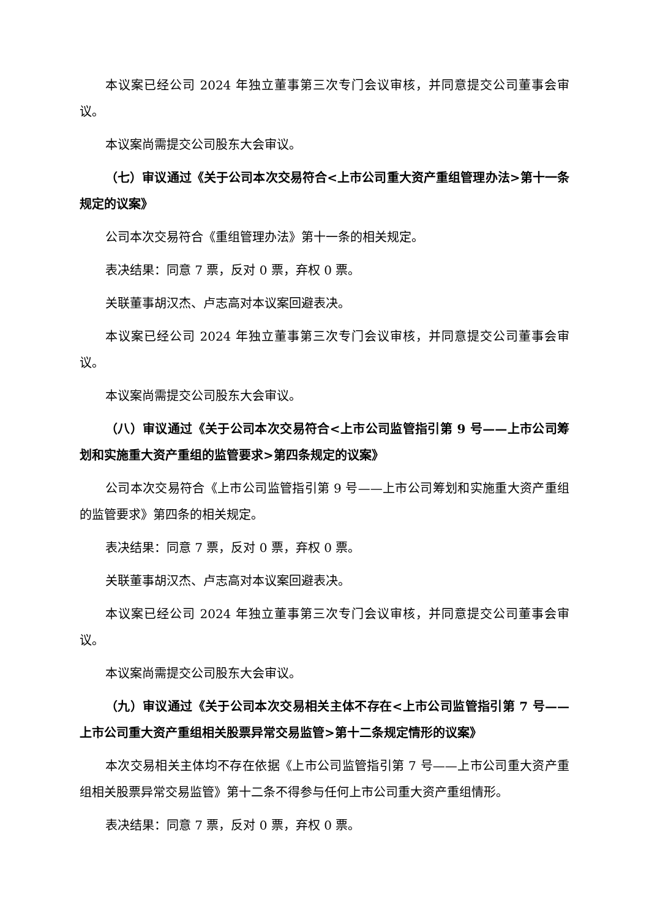本议案已经公司 2024 年独立董事第三次专门会议审核，并同意提交公司董事会审议。
本议案尚需提交公司股东大会审议。
（七）审议通过《关于公司本次交易符合<上市公司重大资产重组管理办法>第十一条规定的议案》
公司本次交易符合《重组管理办法》第十一条的相关规定。
表决结果：同意 7 票，反对 0 票，弃权 0 票。
关联董事胡汉杰、卢志高对本议案回避表决。
本议案已经公司 2024 年独立董事第三次专门会议审核，并同意提交公司董事会审议。
本议案尚需提交公司股东大会审议。
（八）审议通过《关于公司本次交易符合<上市公司监管指引第 9 号——上市公司筹划和实施重大资产重组的监管要求>第四条规定的议案》
公司本次交易符合《上市公司监管指引第 9 号——上市公司筹划和实施重大资产重组的监管要求》第四条的相关规定。
表决结果：同意 7 票，反对 0 票，弃权 0 票。
关联董事胡汉杰、卢志高对本议案回避表决。
本议案已经公司 2024 年独立董事第三次专门会议审核，并同意提交公司董事会审议。
本议案尚需提交公司股东大会审议。
（九）审议通过《关于公司本次交易相关主体不存在<上市公司监管指引第 7 号——上市公司重大资产重组相关股票异常交易监管>第十二条规定情形的议案》
本次交易相关主体均不存在依据《上市公司监管指引第 7 号——上市公司重大资产重组相关股票异常交易监管》第十二条不得参与任何上市公司重大资产重组情形。
表决结果：同意 7 票，反对 0 票，弃权 0 票。